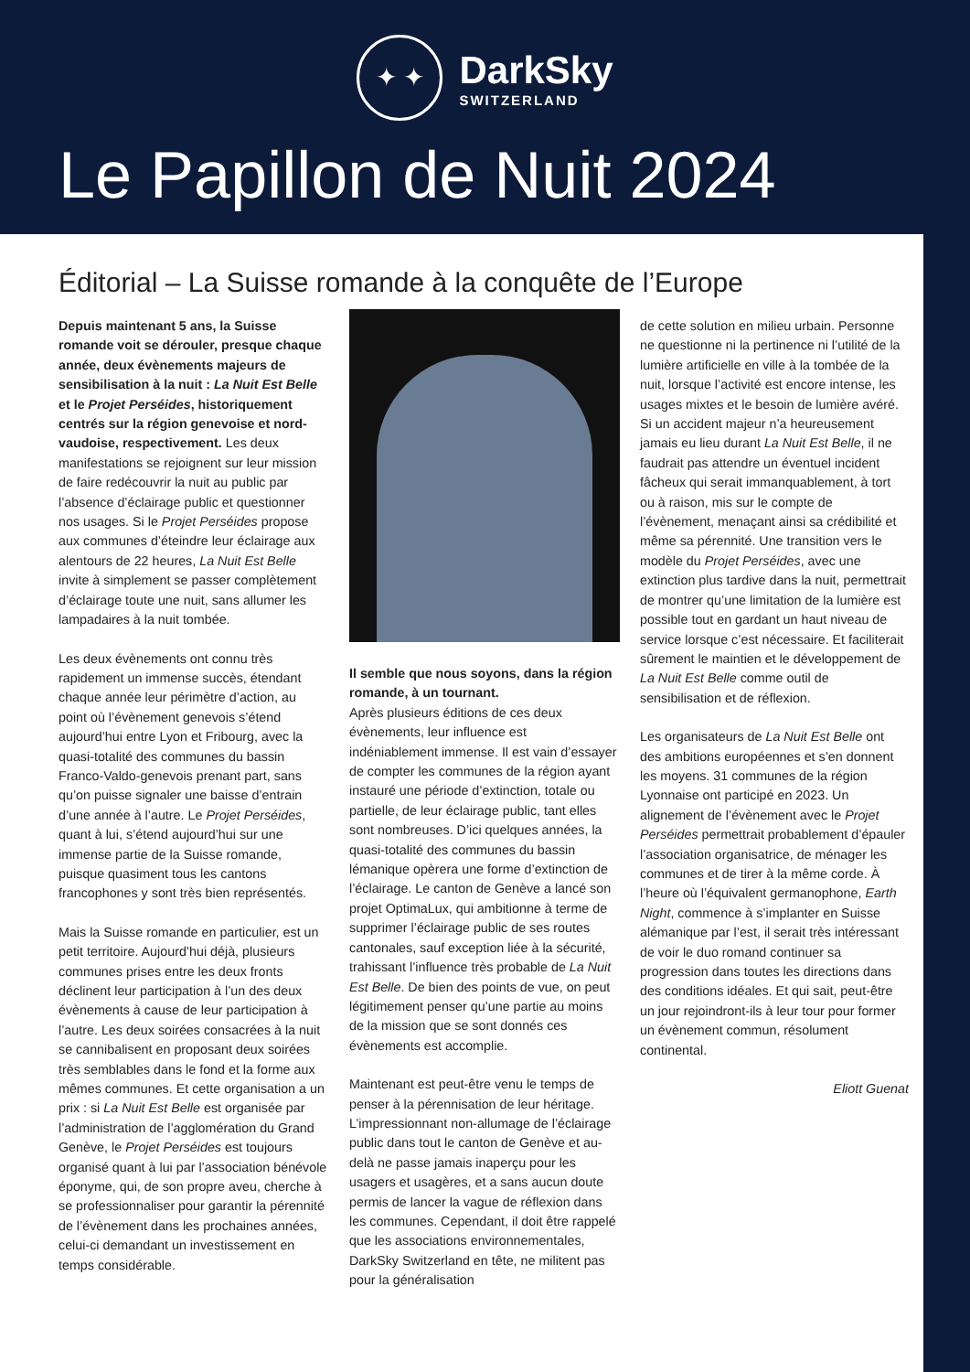✦ ✦
DarkSky
SWITZERLAND
Le Papillon de Nuit 2024
Éditorial – La Suisse romande à la conquête de l’Europe
Depuis maintenant 5 ans, la Suisse romande voit se dérouler, presque chaque année, deux évènements majeurs de sensibilisation à la nuit : La Nuit Est Belle et le Projet Perséides, historiquement centrés sur la région genevoise et nord-vaudoise, respectivement. Les deux manifestations se rejoignent sur leur mission de faire redécouvrir la nuit au public par l’absence d’éclairage public et questionner nos usages. Si le Projet Perséides propose aux communes d’éteindre leur éclairage aux alentours de 22 heures, La Nuit Est Belle invite à simplement se passer complètement d’éclairage toute une nuit, sans allumer les lampadaires à la nuit tombée.
Les deux évènements ont connu très rapidement un immense succès, étendant chaque année leur périmètre d’action, au point où l’évènement genevois s’étend aujourd’hui entre Lyon et Fribourg, avec la quasi-totalité des communes du bassin Franco-Valdo-genevois prenant part, sans qu’on puisse signaler une baisse d’entrain d’une année à l’autre. Le Projet Perséides, quant à lui, s’étend aujourd’hui sur une immense partie de la Suisse romande, puisque quasiment tous les cantons francophones y sont très bien représentés.
Mais la Suisse romande en particulier, est un petit territoire. Aujourd’hui déjà, plusieurs communes prises entre les deux fronts déclinent leur participation à l’un des deux évènements à cause de leur participation à l’autre. Les deux soirées consacrées à la nuit se cannibalisent en proposant deux soirées très semblables dans le fond et la forme aux mêmes communes. Et cette organisation a un prix : si La Nuit Est Belle est organisée par l’administration de l’agglomération du Grand Genève, le Projet Perséides est toujours organisé quant à lui par l’association bénévole éponyme, qui, de son propre aveu, cherche à se professionnaliser pour garantir la pérennité de l’évènement dans les prochaines années, celui-ci demandant un investissement en temps considérable.
Il semble que nous soyons, dans la région romande, à un tournant.
Après plusieurs éditions de ces deux évènements, leur influence est indéniablement immense. Il est vain d’essayer de compter les communes de la région ayant instauré une période d’extinction, totale ou partielle, de leur éclairage public, tant elles sont nombreuses. D’ici quelques années, la quasi-totalité des communes du bassin lémanique opèrera une forme d’extinction de l’éclairage. Le canton de Genève a lancé son projet OptimaLux, qui ambitionne à terme de supprimer l’éclairage public de ses routes cantonales, sauf exception liée à la sécurité, trahissant l’influence très probable de La Nuit Est Belle. De bien des points de vue, on peut légitimement penser qu’une partie au moins de la mission que se sont donnés ces évènements est accomplie.
Maintenant est peut-être venu le temps de penser à la pérennisation de leur héritage. L’impressionnant non-allumage de l’éclairage public dans tout le canton de Genève et au-delà ne passe jamais inaperçu pour les usagers et usagères, et a sans aucun doute permis de lancer la vague de réflexion dans les communes. Cependant, il doit être rappelé que les associations environnementales, DarkSky Switzerland en tête, ne militent pas pour la généralisation
de cette solution en milieu urbain. Personne ne questionne ni la pertinence ni l’utilité de la lumière artificielle en ville à la tombée de la nuit, lorsque l’activité est encore intense, les usages mixtes et le besoin de lumière avéré. Si un accident majeur n’a heureusement jamais eu lieu durant La Nuit Est Belle, il ne faudrait pas attendre un éventuel incident fâcheux qui serait immanquablement, à tort ou à raison, mis sur le compte de l’évènement, menaçant ainsi sa crédibilité et même sa pérennité. Une transition vers le modèle du Projet Perséides, avec une extinction plus tardive dans la nuit, permettrait de montrer qu’une limitation de la lumière est possible tout en gardant un haut niveau de service lorsque c’est nécessaire. Et faciliterait sûrement le maintien et le développement de La Nuit Est Belle comme outil de sensibilisation et de réflexion.
Les organisateurs de La Nuit Est Belle ont des ambitions européennes et s’en donnent les moyens. 31 communes de la région Lyonnaise ont participé en 2023. Un alignement de l’évènement avec le Projet Perséides permettrait probablement d’épauler l’association organisatrice, de ménager les communes et de tirer à la même corde. À l’heure où l’équivalent germanophone, Earth Night, commence à s’implanter en Suisse alémanique par l’est, il serait très intéressant de voir le duo romand continuer sa progression dans toutes les directions dans des conditions idéales. Et qui sait, peut-être un jour rejoindront-ils à leur tour pour former un évènement commun, résolument continental.
Eliott Guenat